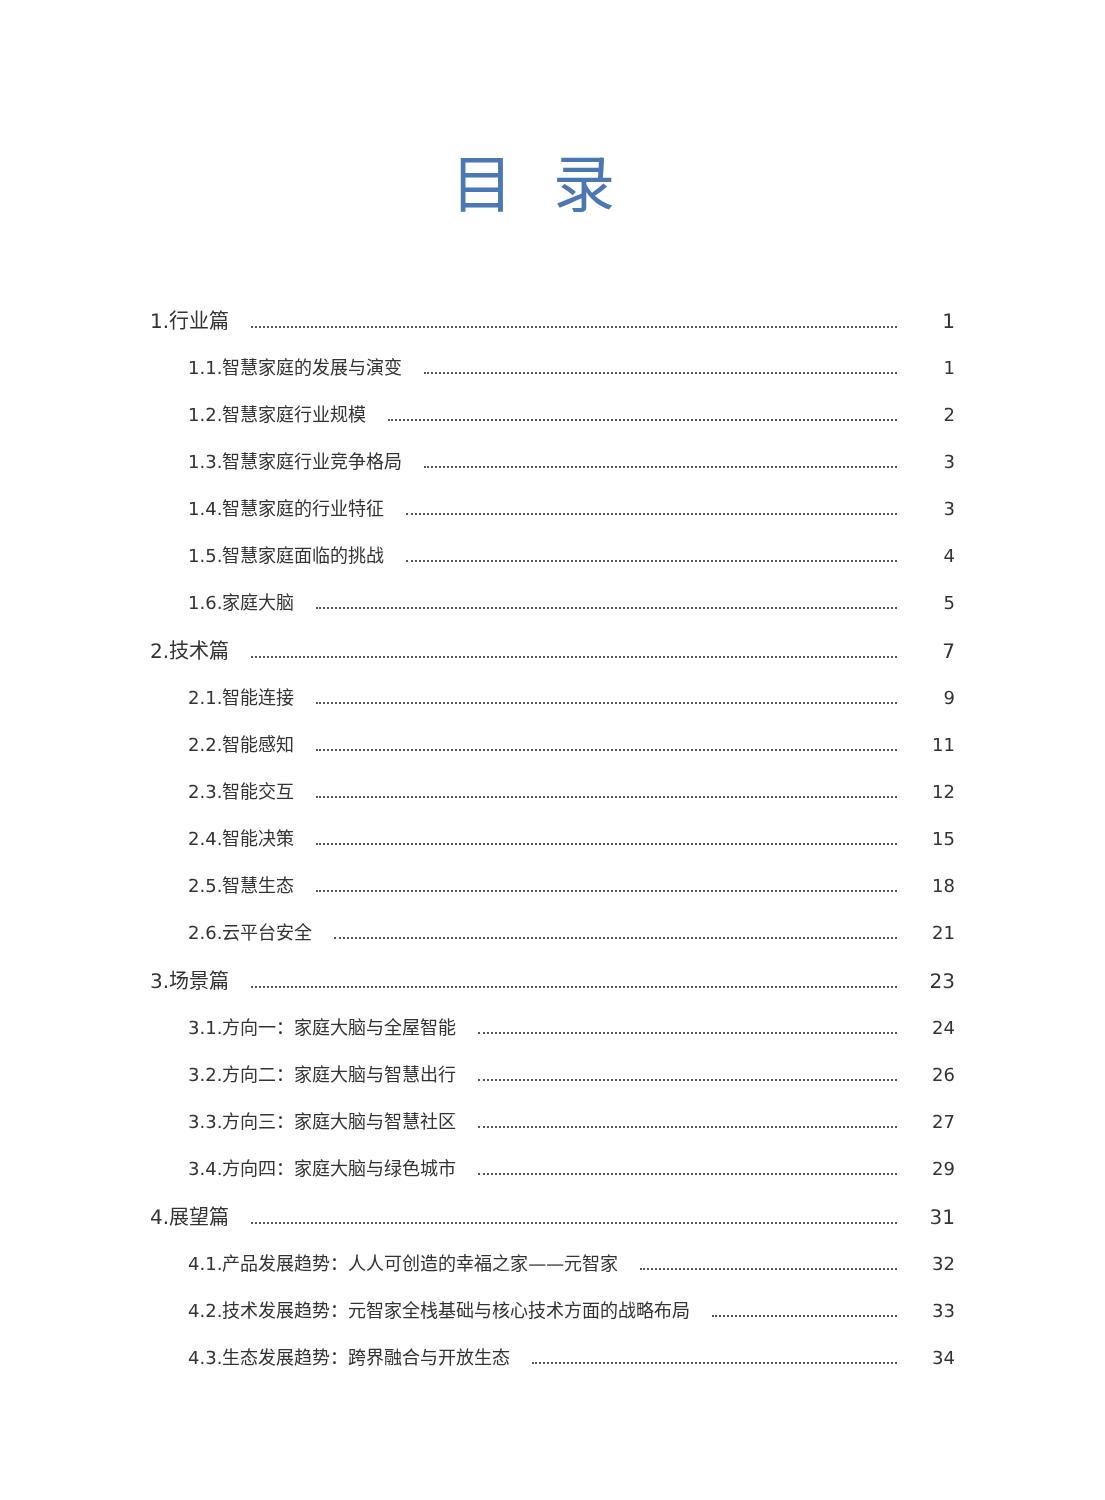目录
1.行业篇 1
1.1.智慧家庭的发展与演变 1
1.2.智慧家庭行业规模 2
1.3.智慧家庭行业竞争格局 3
1.4.智慧家庭的行业特征 3
1.5.智慧家庭面临的挑战 4
1.6.家庭大脑 5
2.技术篇 7
2.1.智能连接 9
2.2.智能感知 11
2.3.智能交互 12
2.4.智能决策 15
2.5.智慧生态 18
2.6.云平台安全 21
3.场景篇 23
3.1.方向一：家庭大脑与全屋智能 24
3.2.方向二：家庭大脑与智慧出行 26
3.3.方向三：家庭大脑与智慧社区 27
3.4.方向四：家庭大脑与绿色城市 29
4.展望篇 31
4.1.产品发展趋势：人人可创造的幸福之家——元智家 32
4.2.技术发展趋势：元智家全栈基础与核心技术方面的战略布局 33
4.3.生态发展趋势：跨界融合与开放生态 34